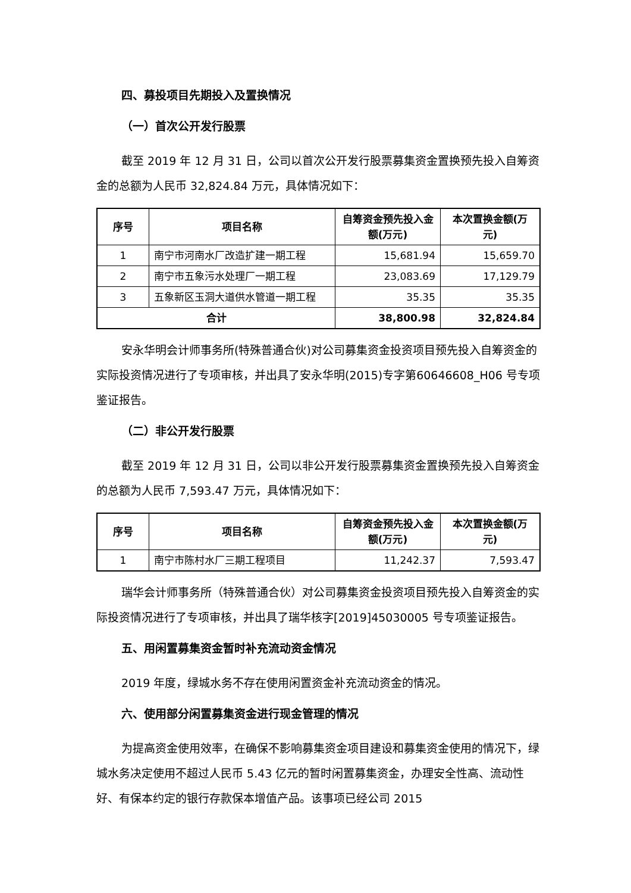四、募投项目先期投入及置换情况
（一）首次公开发行股票
截至 2019 年 12 月 31 日，公司以首次公开发行股票募集资金置换预先投入自筹资金的总额为人民币 32,824.84 万元，具体情况如下：
| 序号 | 项目名称 | 自筹资金预先投入金额(万元) | 本次置换金额(万元) |
| --- | --- | --- | --- |
| 1 | 南宁市河南水厂改造扩建一期工程 | 15,681.94 | 15,659.70 |
| 2 | 南宁市五象污水处理厂一期工程 | 23,083.69 | 17,129.79 |
| 3 | 五象新区玉洞大道供水管道一期工程 | 35.35 | 35.35 |
| 合计 | | 38,800.98 | 32,824.84 |
安永华明会计师事务所(特殊普通合伙)对公司募集资金投资项目预先投入自筹资金的实际投资情况进行了专项审核，并出具了安永华明(2015)专字第60646608_H06 号专项鉴证报告。
（二）非公开发行股票
截至 2019 年 12 月 31 日，公司以非公开发行股票募集资金置换预先投入自筹资金的总额为人民币 7,593.47 万元，具体情况如下：
| 序号 | 项目名称 | 自筹资金预先投入金额(万元) | 本次置换金额(万元) |
| --- | --- | --- | --- |
| 1 | 南宁市陈村水厂三期工程项目 | 11,242.37 | 7,593.47 |
瑞华会计师事务所（特殊普通合伙）对公司募集资金投资项目预先投入自筹资金的实际投资情况进行了专项审核，并出具了瑞华核字[2019]45030005 号专项鉴证报告。
五、用闲置募集资金暂时补充流动资金情况
2019 年度，绿城水务不存在使用闲置资金补充流动资金的情况。
六、使用部分闲置募集资金进行现金管理的情况
为提高资金使用效率，在确保不影响募集资金项目建设和募集资金使用的情况下，绿城水务决定使用不超过人民币 5.43 亿元的暂时闲置募集资金，办理安全性高、流动性好、有保本约定的银行存款保本增值产品。该事项已经公司 2015